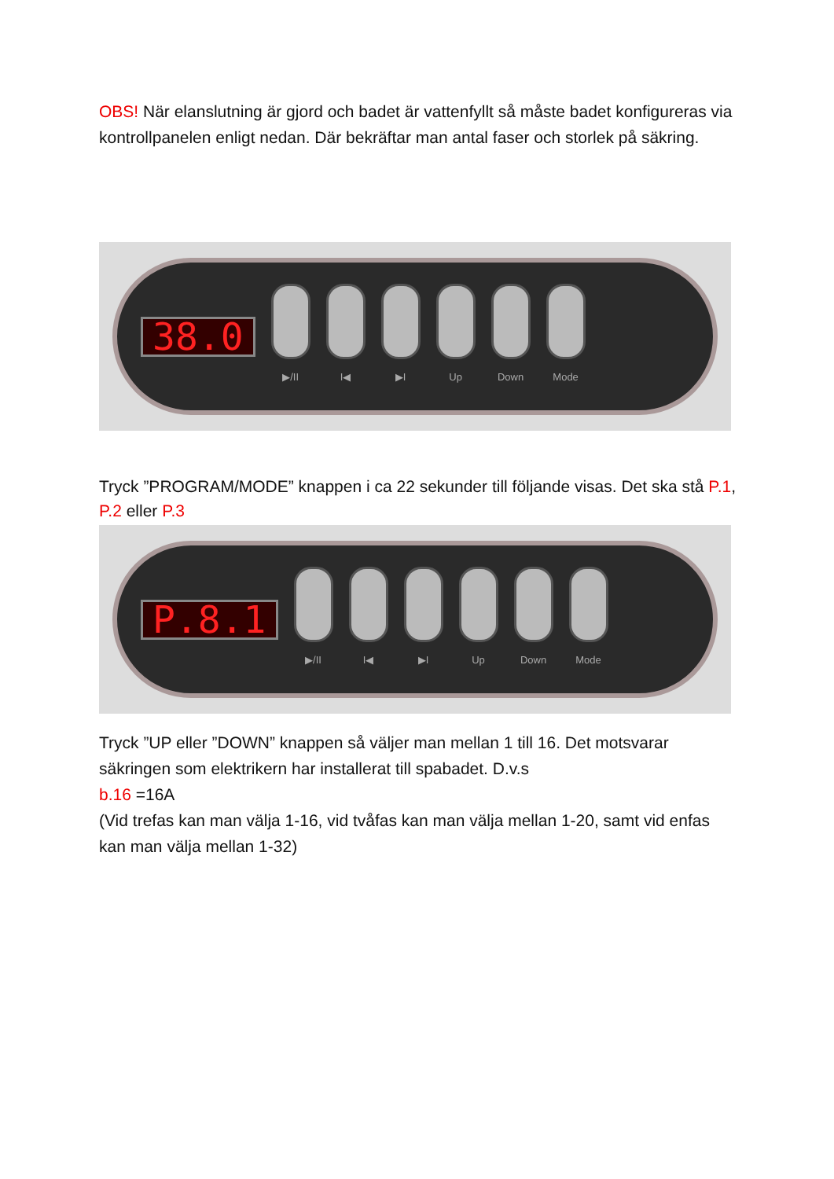OBS! När elanslutning är gjord och badet är vattenfyllt så måste badet konfigureras via kontrollpanelen enligt nedan. Där bekräftar man antal faser och storlek på säkring.
38.0
▶/II I◀ ▶I Up Down Mode
Tryck ”PROGRAM/MODE” knappen i ca 22 sekunder till följande visas. Det ska stå P.1, P.2 eller P.3
P.8.1
▶/II I◀ ▶I Up Down Mode
Tryck ”UP eller ”DOWN” knappen så väljer man mellan 1 till 16. Det motsvarar säkringen som elektrikern har installerat till spabadet. D.v.s
b.16 =16A
(Vid trefas kan man välja 1-16, vid tvåfas kan man välja mellan 1-20, samt vid enfas kan man välja mellan 1-32)